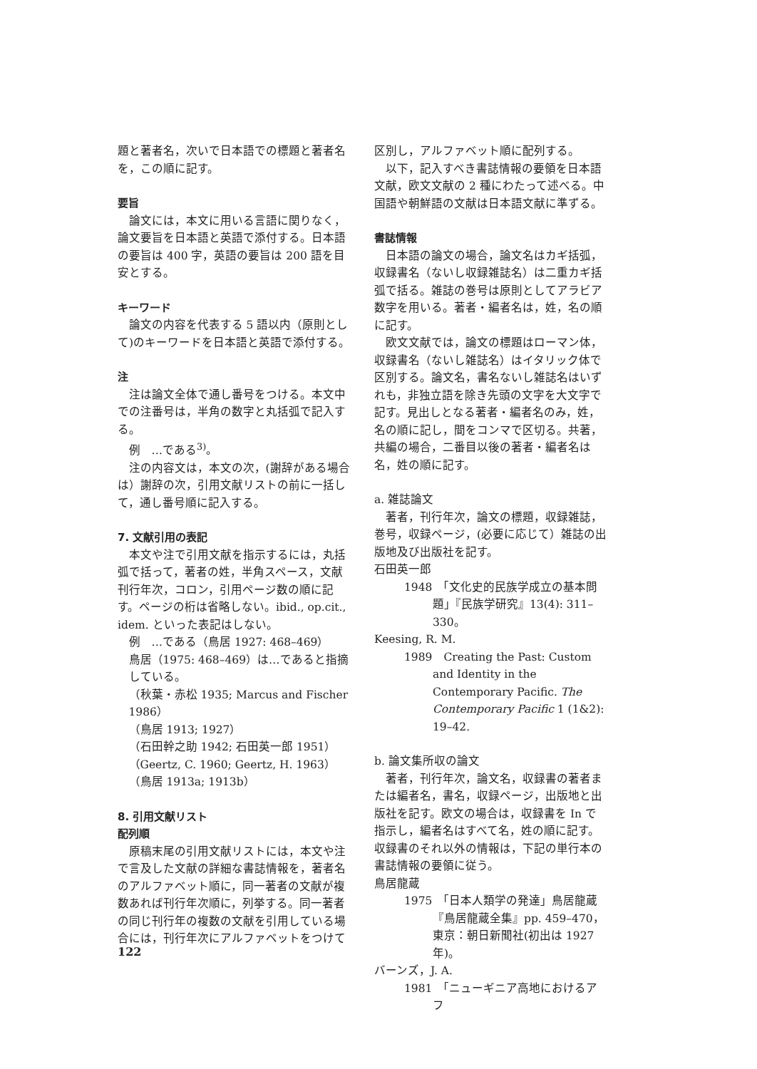題と著者名，次いで日本語での標題と著者名を，この順に記す。
要旨
論文には，本文に用いる言語に関りなく，論文要旨を日本語と英語で添付する。日本語の要旨は 400 字，英語の要旨は 200 語を目安とする。
キーワード
論文の内容を代表する 5 語以内（原則として)のキーワードを日本語と英語で添付する。
注
注は論文全体で通し番号をつける。本文中での注番号は，半角の数字と丸括弧で記入する。
例　…である<sup>3)</sup>。
注の内容文は，本文の次，(謝辞がある場合は）謝辞の次，引用文献リストの前に一括して，通し番号順に記入する。
7. 文献引用の表記
本文や注で引用文献を指示するには，丸括弧で括って，著者の姓，半角スペース，文献刊行年次，コロン，引用ページ数の順に記す。ページの桁は省略しない。ibid., op.cit., idem. といった表記はしない。
例　…である（鳥居 1927: 468–469）
鳥居（1975: 468–469）は…であると指摘している。
（秋葉・赤松 1935; Marcus and Fischer 1986）
（鳥居 1913; 1927）
（石田幹之助 1942; 石田英一郎 1951）
（Geertz, C. 1960; Geertz, H. 1963）
（鳥居 1913a; 1913b）
8. 引用文献リスト
配列順
原稿末尾の引用文献リストには，本文や注で言及した文献の詳細な書誌情報を，著者名のアルファベット順に，同一著者の文献が複数あれば刊行年次順に，列挙する。同一著者の同じ刊行年の複数の文献を引用している場合には，刊行年次にアルファベットをつけて
区別し，アルファベット順に配列する。
以下，記入すべき書誌情報の要領を日本語文献，欧文文献の 2 種にわたって述べる。中国語や朝鮮語の文献は日本語文献に準ずる。
書誌情報
日本語の論文の場合，論文名はカギ括弧，収録書名（ないし収録雑誌名）は二重カギ括弧で括る。雑誌の巻号は原則としてアラビア数字を用いる。著者・編者名は，姓，名の順に記す。
欧文文献では，論文の標題はローマン体，収録書名（ないし雑誌名）はイタリック体で区別する。論文名，書名ないし雑誌名はいずれも，非独立語を除き先頭の文字を大文字で記す。見出しとなる著者・編者名のみ，姓，名の順に記し，間をコンマで区切る。共著，共編の場合，二番目以後の著者・編者名は名，姓の順に記す。
a. 雑誌論文
著者，刊行年次，論文の標題，収録雑誌，巻号，収録ページ，(必要に応じて）雑誌の出版地及び出版社を記す。
石田英一郎
1948　「文化史的民族学成立の基本問題」『民族学研究』13(4): 311–330。
Keesing, R. M.
1989　Creating the Past: Custom and Identity in the Contemporary Pacific. The Contemporary Pacific 1 (1&2): 19–42.
b. 論文集所収の論文
著者，刊行年次，論文名，収録書の著者または編者名，書名，収録ページ，出版地と出版社を記す。欧文の場合は，収録書を In で指示し，編者名はすべて名，姓の順に記す。収録書のそれ以外の情報は，下記の単行本の書誌情報の要領に従う。
鳥居龍蔵
1975　「日本人類学の発達」鳥居龍蔵『鳥居龍蔵全集』pp. 459–470，東京：朝日新聞社(初出は 1927 年)。
バーンズ，J. A.
1981　「ニューギニア高地におけるアフ
122